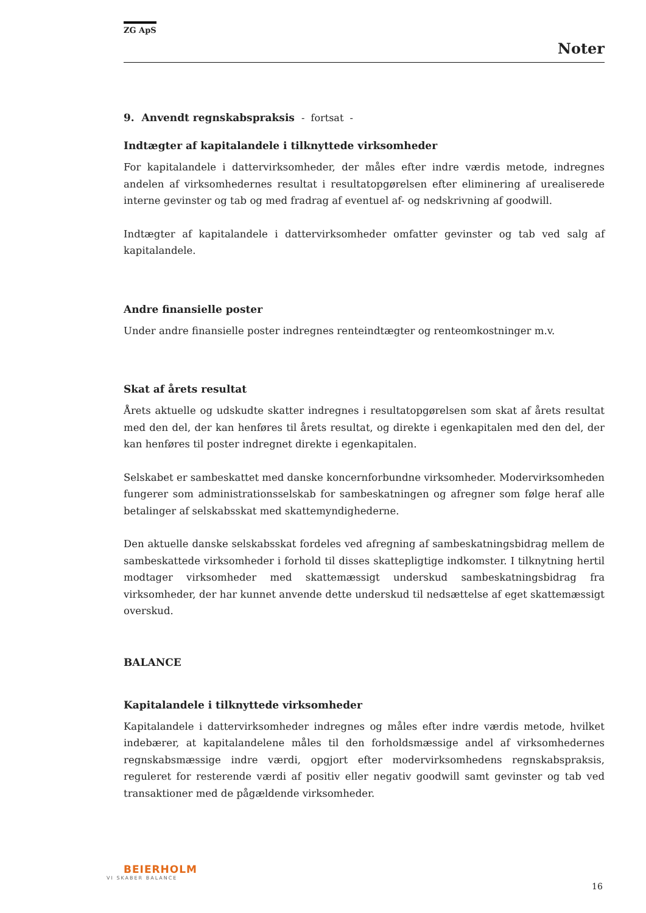ZG ApS
Noter
9. Anvendt regnskabspraksis - fortsat -
Indtægter af kapitalandele i tilknyttede virksomheder
For kapitalandele i dattervirksomheder, der måles efter indre værdis metode, indregnes andelen af virksomhedernes resultat i resultatopgørelsen efter eliminering af urealiserede interne gevinster og tab og med fradrag af eventuel af- og nedskrivning af goodwill.
Indtægter af kapitalandele i dattervirksomheder omfatter gevinster og tab ved salg af kapitalandele.
Andre finansielle poster
Under andre finansielle poster indregnes renteindtægter og renteomkostninger m.v.
Skat af årets resultat
Årets aktuelle og udskudte skatter indregnes i resultatopgørelsen som skat af årets resultat med den del, der kan henføres til årets resultat, og direkte i egenkapitalen med den del, der kan henføres til poster indregnet direkte i egenkapitalen.
Selskabet er sambeskattet med danske koncernforbundne virksomheder. Modervirksomheden fungerer som administrationsselskab for sambeskatningen og afregner som følge heraf alle betalinger af selskabsskat med skattemyndighederne.
Den aktuelle danske selskabsskat fordeles ved afregning af sambeskatningsbidrag mellem de sambeskattede virksomheder i forhold til disses skattepligtige indkomster. I tilknytning hertil modtager virksomheder med skattemæssigt underskud sambeskatningsbidrag fra virksomheder, der har kunnet anvende dette underskud til nedsættelse af eget skattemæssigt overskud.
BALANCE
Kapitalandele i tilknyttede virksomheder
Kapitalandele i dattervirksomheder indregnes og måles efter indre værdis metode, hvilket indebærer, at kapitalandelene måles til den forholdsmæssige andel af virksomhedernes regnskabsmæssige indre værdi, opgjort efter modervirksomhedens regnskabspraksis, reguleret for resterende værdi af positiv eller negativ goodwill samt gevinster og tab ved transaktioner med de pågældende virksomheder.
BEIERHOLM
VI SKABER BALANCE
16